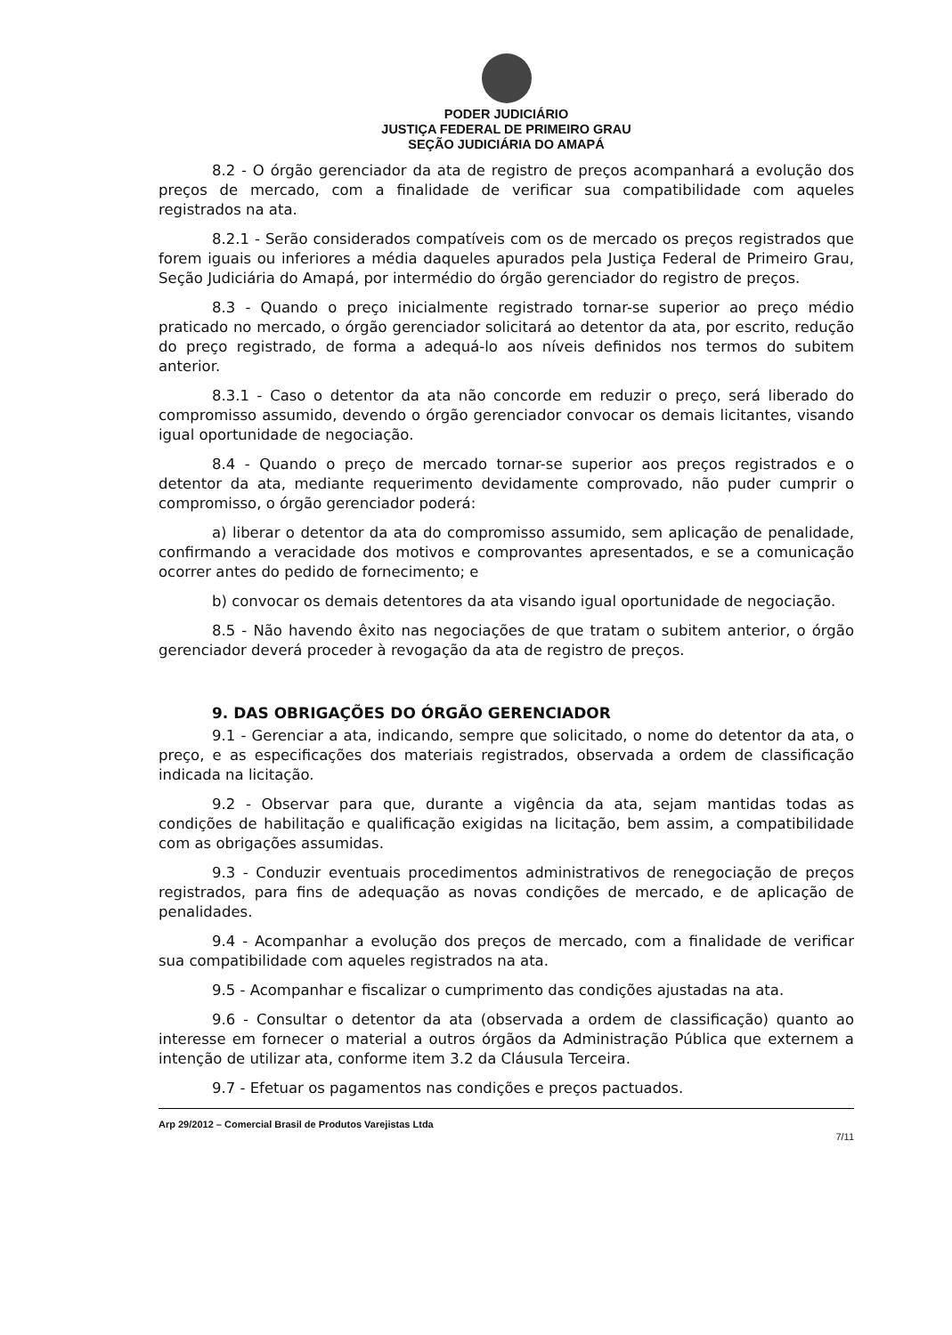PODER JUDICIÁRIO
JUSTIÇA FEDERAL DE PRIMEIRO GRAU
SEÇÃO JUDICIÁRIA DO AMAPÁ
8.2 - O órgão gerenciador da ata de registro de preços acompanhará a evolução dos preços de mercado, com a finalidade de verificar sua compatibilidade com aqueles registrados na ata.
8.2.1 - Serão considerados compatíveis com os de mercado os preços registrados que forem iguais ou inferiores a média daqueles apurados pela Justiça Federal de Primeiro Grau, Seção Judiciária do Amapá, por intermédio do órgão gerenciador do registro de preços.
8.3 - Quando o preço inicialmente registrado tornar-se superior ao preço médio praticado no mercado, o órgão gerenciador solicitará ao detentor da ata, por escrito, redução do preço registrado, de forma a adequá-lo aos níveis definidos nos termos do subitem anterior.
8.3.1 - Caso o detentor da ata não concorde em reduzir o preço, será liberado do compromisso assumido, devendo o órgão gerenciador convocar os demais licitantes, visando igual oportunidade de negociação.
8.4 - Quando o preço de mercado tornar-se superior aos preços registrados e o detentor da ata, mediante requerimento devidamente comprovado, não puder cumprir o compromisso, o órgão gerenciador poderá:
a) liberar o detentor da ata do compromisso assumido, sem aplicação de penalidade, confirmando a veracidade dos motivos e comprovantes apresentados, e se a comunicação ocorrer antes do pedido de fornecimento; e
b) convocar os demais detentores da ata visando igual oportunidade de negociação.
8.5 - Não havendo êxito nas negociações de que tratam o subitem anterior, o órgão gerenciador deverá proceder à revogação da ata de registro de preços.
9. DAS OBRIGAÇÕES DO ÓRGÃO GERENCIADOR
9.1 - Gerenciar a ata, indicando, sempre que solicitado, o nome do detentor da ata, o preço, e as especificações dos materiais registrados, observada a ordem de classificação indicada na licitação.
9.2 - Observar para que, durante a vigência da ata, sejam mantidas todas as condições de habilitação e qualificação exigidas na licitação, bem assim, a compatibilidade com as obrigações assumidas.
9.3 - Conduzir eventuais procedimentos administrativos de renegociação de preços registrados, para fins de adequação as novas condições de mercado, e de aplicação de penalidades.
9.4 - Acompanhar a evolução dos preços de mercado, com a finalidade de verificar sua compatibilidade com aqueles registrados na ata.
9.5 - Acompanhar e fiscalizar o cumprimento das condições ajustadas na ata.
9.6 - Consultar o detentor da ata (observada a ordem de classificação) quanto ao interesse em fornecer o material a outros órgãos da Administração Pública que externem a intenção de utilizar ata, conforme item 3.2 da Cláusula Terceira.
9.7 - Efetuar os pagamentos nas condições e preços pactuados.
Arp 29/2012 – Comercial Brasil de Produtos Varejistas Ltda 7/11